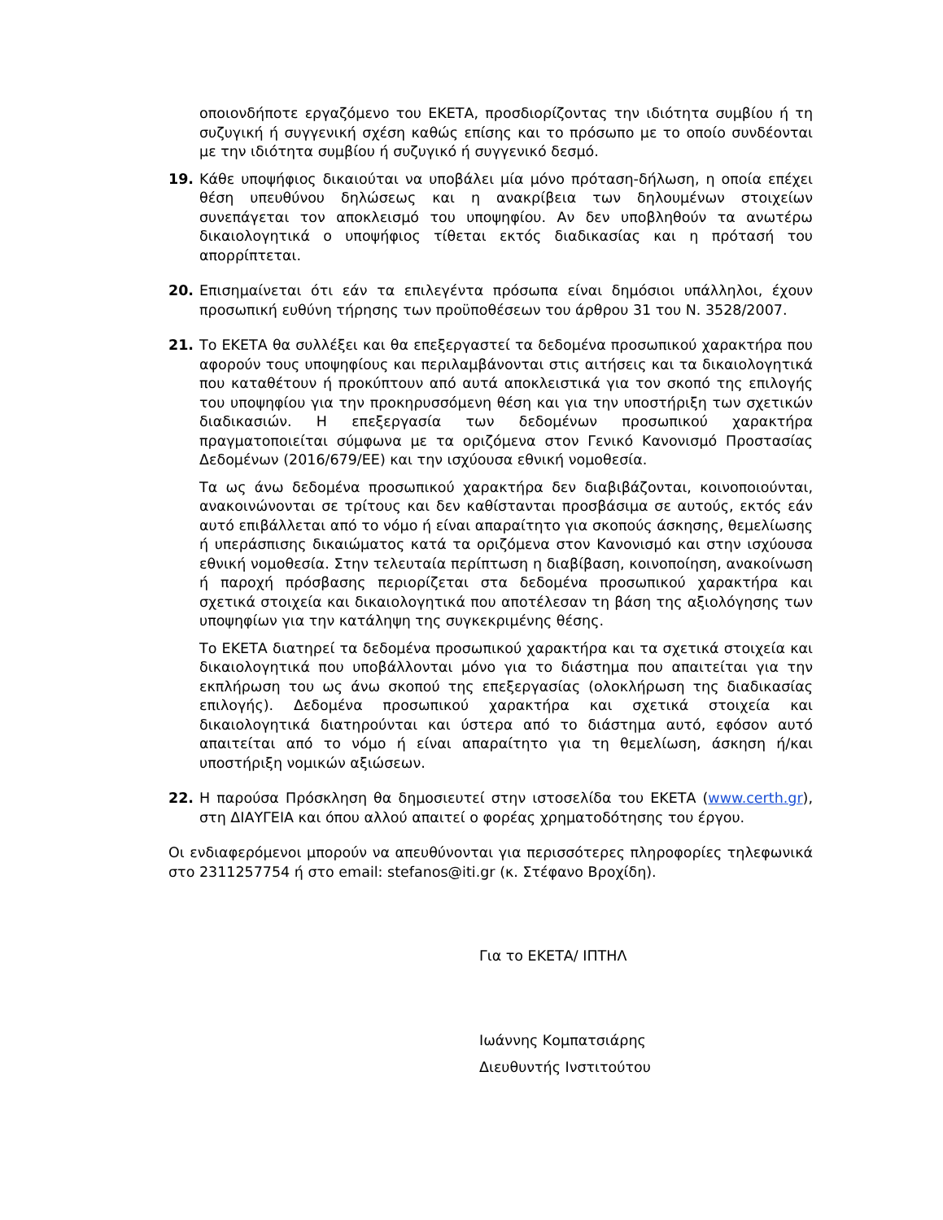οποιονδήποτε εργαζόμενο του ΕΚΕΤΑ, προσδιορίζοντας την ιδιότητα συμβίου ή τη συζυγική ή συγγενική σχέση καθώς επίσης και το πρόσωπο με το οποίο συνδέονται με την ιδιότητα συμβίου ή συζυγικό ή συγγενικό δεσμό.
19. Κάθε υποψήφιος δικαιούται να υποβάλει μία μόνο πρόταση-δήλωση, η οποία επέχει θέση υπευθύνου δηλώσεως και η ανακρίβεια των δηλουμένων στοιχείων συνεπάγεται τον αποκλεισμό του υποψηφίου. Αν δεν υποβληθούν τα ανωτέρω δικαιολογητικά ο υποψήφιος τίθεται εκτός διαδικασίας και η πρότασή του απορρίπτεται.
20. Επισημαίνεται ότι εάν τα επιλεγέντα πρόσωπα είναι δημόσιοι υπάλληλοι, έχουν προσωπική ευθύνη τήρησης των προϋποθέσεων του άρθρου 31 του Ν. 3528/2007.
21. Το ΕΚΕΤΑ θα συλλέξει και θα επεξεργαστεί τα δεδομένα προσωπικού χαρακτήρα που αφορούν τους υποψηφίους και περιλαμβάνονται στις αιτήσεις και τα δικαιολογητικά που καταθέτουν ή προκύπτουν από αυτά αποκλειστικά για τον σκοπό της επιλογής του υποψηφίου για την προκηρυσσόμενη θέση και για την υποστήριξη των σχετικών διαδικασιών. Η επεξεργασία των δεδομένων προσωπικού χαρακτήρα πραγματοποιείται σύμφωνα με τα οριζόμενα στον Γενικό Κανονισμό Προστασίας Δεδομένων (2016/679/ΕΕ) και την ισχύουσα εθνική νομοθεσία.
Τα ως άνω δεδομένα προσωπικού χαρακτήρα δεν διαβιβάζονται, κοινοποιούνται, ανακοινώνονται σε τρίτους και δεν καθίστανται προσβάσιμα σε αυτούς, εκτός εάν αυτό επιβάλλεται από το νόμο ή είναι απαραίτητο για σκοπούς άσκησης, θεμελίωσης ή υπεράσπισης δικαιώματος κατά τα οριζόμενα στον Κανονισμό και στην ισχύουσα εθνική νομοθεσία. Στην τελευταία περίπτωση η διαβίβαση, κοινοποίηση, ανακοίνωση ή παροχή πρόσβασης περιορίζεται στα δεδομένα προσωπικού χαρακτήρα και σχετικά στοιχεία και δικαιολογητικά που αποτέλεσαν τη βάση της αξιολόγησης των υποψηφίων για την κατάληψη της συγκεκριμένης θέσης.
Το ΕΚΕΤΑ διατηρεί τα δεδομένα προσωπικού χαρακτήρα και τα σχετικά στοιχεία και δικαιολογητικά που υποβάλλονται μόνο για το διάστημα που απαιτείται για την εκπλήρωση του ως άνω σκοπού της επεξεργασίας (ολοκλήρωση της διαδικασίας επιλογής). Δεδομένα προσωπικού χαρακτήρα και σχετικά στοιχεία και δικαιολογητικά διατηρούνται και ύστερα από το διάστημα αυτό, εφόσον αυτό απαιτείται από το νόμο ή είναι απαραίτητο για τη θεμελίωση, άσκηση ή/και υποστήριξη νομικών αξιώσεων.
22. Η παρούσα Πρόσκληση θα δημοσιευτεί στην ιστοσελίδα του ΕΚΕΤΑ (www.certh.gr), στη ΔΙΑΥΓΕΙΑ και όπου αλλού απαιτεί ο φορέας χρηματοδότησης του έργου.
Οι ενδιαφερόμενοι μπορούν να απευθύνονται για περισσότερες πληροφορίες τηλεφωνικά στο 2311257754 ή στο email: stefanos@iti.gr (κ. Στέφανο Βροχίδη).
Για το ΕΚΕΤΑ/ ΙΠΤΗΛ
Ιωάννης Κομπατσιάρης
Διευθυντής Ινστιτούτου